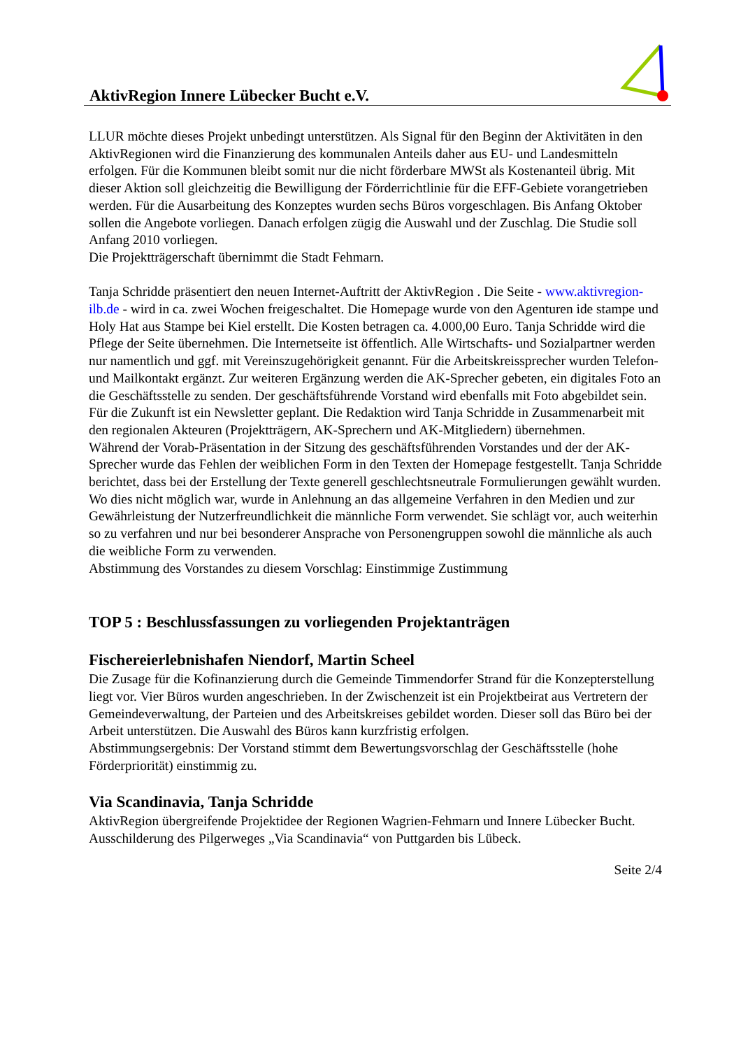AktivRegion Innere Lübecker Bucht e.V.
LLUR möchte dieses Projekt unbedingt unterstützen. Als Signal für den Beginn der Aktivitäten in den AktivRegionen wird die Finanzierung des kommunalen Anteils daher aus EU- und Landesmitteln erfolgen. Für die Kommunen bleibt somit nur die nicht förderbare MWSt als Kostenanteil übrig. Mit dieser Aktion soll gleichzeitig die Bewilligung der Förderrichtlinie für die EFF-Gebiete vorangetrieben werden. Für die Ausarbeitung des Konzeptes wurden sechs Büros vorgeschlagen. Bis Anfang Oktober sollen die Angebote vorliegen. Danach erfolgen zügig die Auswahl und der Zuschlag. Die Studie soll Anfang 2010 vorliegen.
Die Projektträgerschaft übernimmt die Stadt Fehmarn.
Tanja Schridde präsentiert den neuen Internet-Auftritt der AktivRegion . Die Seite - www.aktivregion-ilb.de - wird in ca. zwei Wochen freigeschaltet. Die Homepage wurde von den Agenturen ide stampe und Holy Hat aus Stampe bei Kiel erstellt. Die Kosten betragen ca. 4.000,00 Euro. Tanja Schridde wird die Pflege der Seite übernehmen. Die Internetseite ist öffentlich. Alle Wirtschafts- und Sozialpartner werden nur namentlich und ggf. mit Vereinszugehörigkeit genannt. Für die Arbeitskreissprecher wurden Telefon- und Mailkontakt ergänzt. Zur weiteren Ergänzung werden die AK-Sprecher gebeten, ein digitales Foto an die Geschäftsstelle zu senden. Der geschäftsführende Vorstand wird ebenfalls mit Foto abgebildet sein.
Für die Zukunft ist ein Newsletter geplant. Die Redaktion wird Tanja Schridde in Zusammenarbeit mit den regionalen Akteuren (Projektträgern, AK-Sprechern und AK-Mitgliedern) übernehmen.
Während der Vorab-Präsentation in der Sitzung des geschäftsführenden Vorstandes und der der AK-Sprecher wurde das Fehlen der weiblichen Form in den Texten der Homepage festgestellt. Tanja Schridde berichtet, dass bei der Erstellung der Texte generell geschlechtsneutrale Formulierungen gewählt wurden. Wo dies nicht möglich war, wurde in Anlehnung an das allgemeine Verfahren in den Medien und zur Gewährleistung der Nutzerfreundlichkeit die männliche Form verwendet. Sie schlägt vor, auch weiterhin so zu verfahren und nur bei besonderer Ansprache von Personengruppen sowohl die männliche als auch die weibliche Form zu verwenden.
Abstimmung des Vorstandes zu diesem Vorschlag: Einstimmige Zustimmung
TOP 5 : Beschlussfassungen zu vorliegenden Projektanträgen
Fischereierlebnishafen Niendorf, Martin Scheel
Die Zusage für die Kofinanzierung durch die Gemeinde Timmendorfer Strand für die Konzepterstellung liegt vor. Vier Büros wurden angeschrieben. In der Zwischenzeit ist ein Projektbeirat aus Vertretern der Gemeindeverwaltung, der Parteien und des Arbeitskreises gebildet worden. Dieser soll das Büro bei der Arbeit unterstützen. Die Auswahl des Büros kann kurzfristig erfolgen.
Abstimmungsergebnis: Der Vorstand stimmt dem Bewertungsvorschlag der Geschäftsstelle (hohe Förderpriorität) einstimmig zu.
Via Scandinavia, Tanja Schridde
AktivRegion übergreifende Projektidee der Regionen Wagrien-Fehmarn und Innere Lübecker Bucht. Ausschilderung des Pilgerweges „Via Scandinavia“ von Puttgarden bis Lübeck.
Seite 2/4